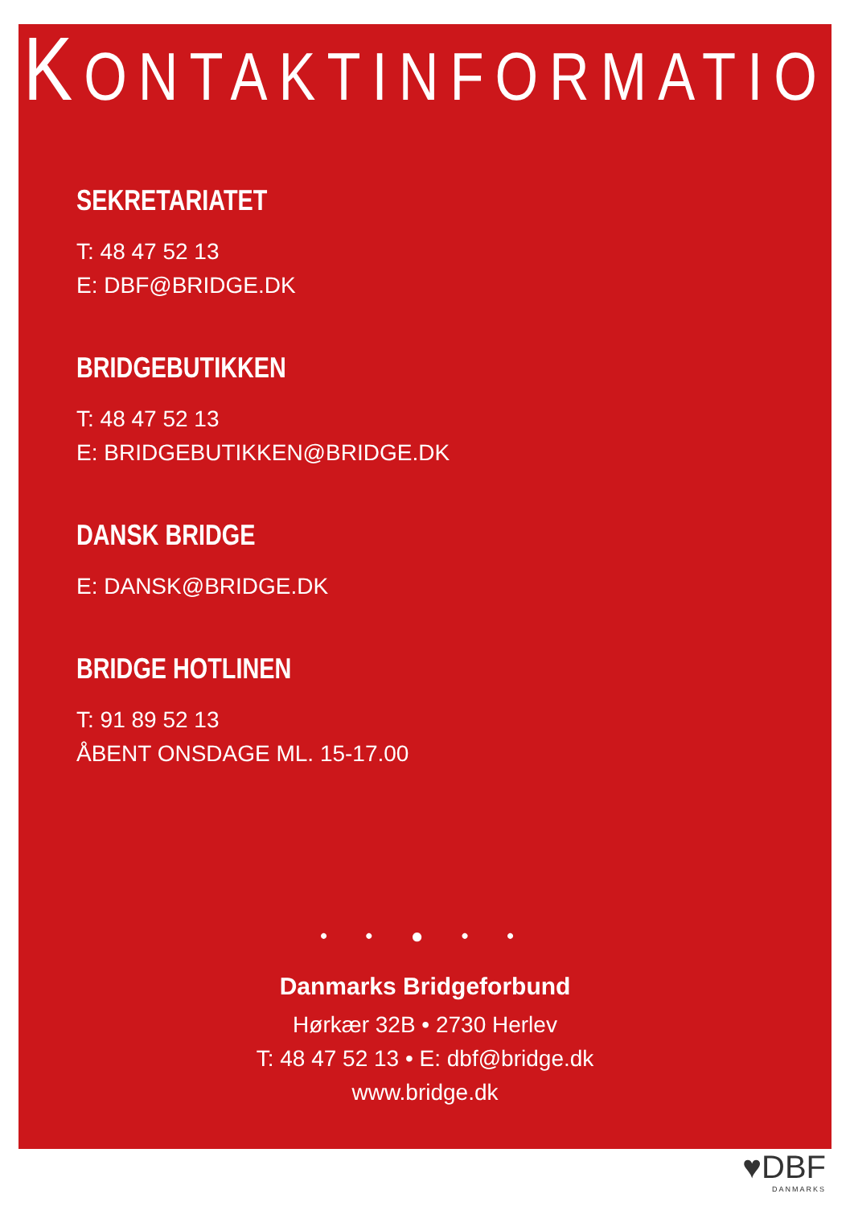KONTAKTINFORMATION
SEKRETARIATET
T: 48 47 52 13
E: DBF@BRIDGE.DK
BRIDGEBUTIKKEN
T: 48 47 52 13
E: BRIDGEBUTIKKEN@BRIDGE.DK
DANSK BRIDGE
E: DANSK@BRIDGE.DK
BRIDGE HOTLINEN
T: 91 89 52 13
ÅBENT ONSDAGE ML. 15-17.00
• • ● • •
Danmarks Bridgeforbund
Hørkær 32B • 2730 Herlev
T: 48 47 52 13 • E: dbf@bridge.dk
www.bridge.dk
♥DBF
DANMARKS